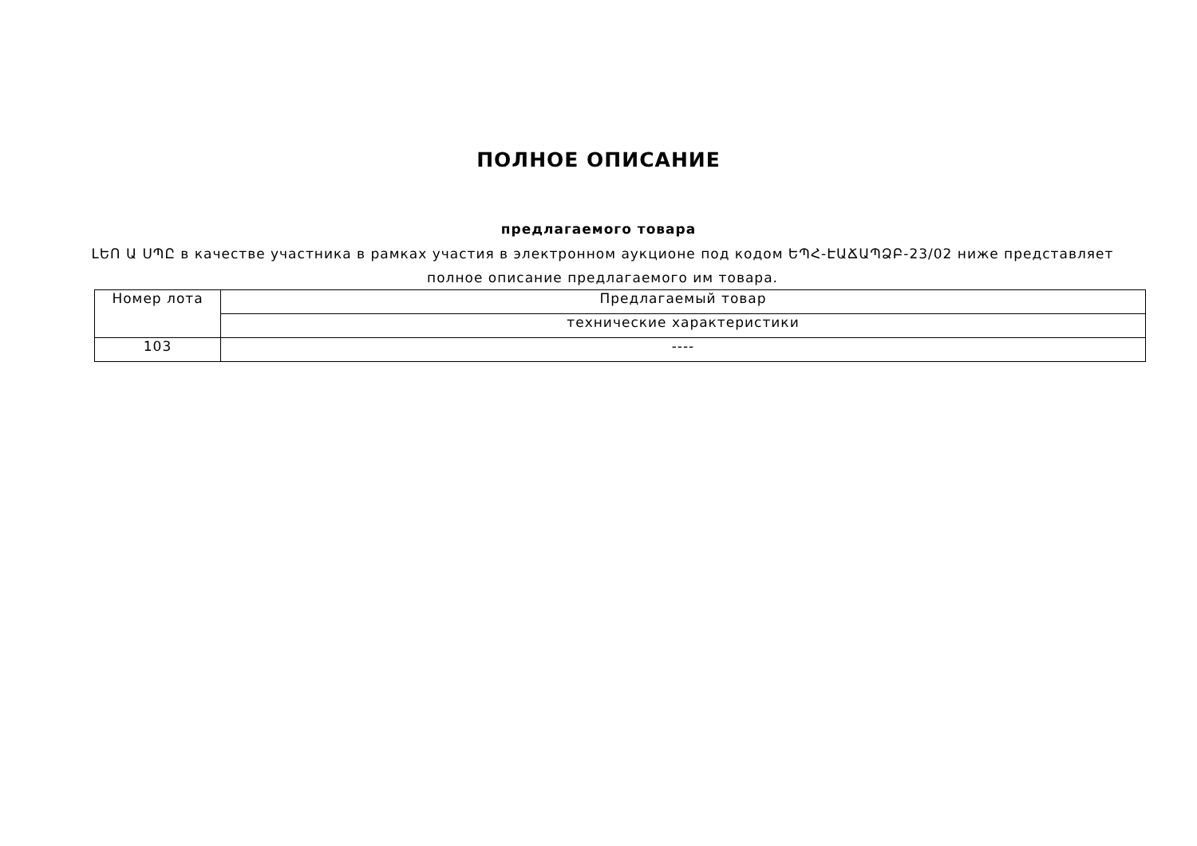ПОЛНОЕ ОПИСАНИЕ
предлагаемого товара
ԼԵՈ Ա ՍՊԸ в качестве участника в рамках участия в электронном аукционе под кодом ԵՊՀ-ԷԱՃԱՊՁԲ-23/02 ниже представляет полное описание предлагаемого им товара.
| Номер лота | Предлагаемый товар |
| | технические характеристики |
| 103 | ---- |